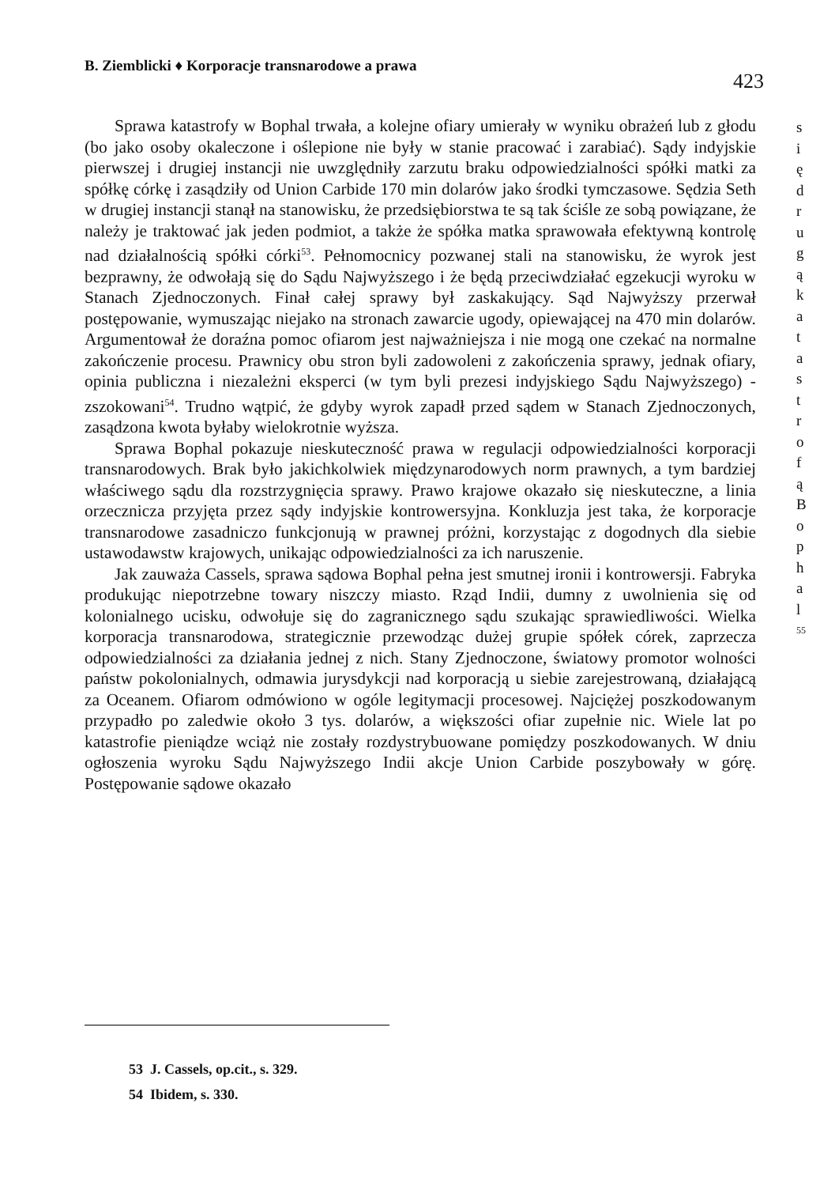B. Ziemblicki ♦ Korporacje transnarodowe a prawa 423
Sprawa katastrofy w Bophal trwała, a kolejne ofiary umierały w wyniku obrażeń lub z głodu (bo jako osoby okaleczone i oślepione nie były w stanie pracować i zarabiać). Sądy indyjskie pierwszej i drugiej instancji nie uwzględniły zarzutu braku odpowiedzialności spółki matki za spółkę córkę i zasądziły od Union Carbide 170 min dolarów jako środki tymczasowe. Sędzia Seth w drugiej instancji stanął na stanowisku, że przedsiębiorstwa te są tak ściśle ze sobą powiązane, że należy je traktować jak jeden podmiot, a także że spółka matka sprawowała efektywną kontrolę nad działalnością spółki córki<sup>53</sup>. Pełnomocnicy pozwanej stali na stanowisku, że wyrok jest bezprawny, że odwołają się do Sądu Najwyższego i że będą przeciwdziałać egzekucji wyroku w Stanach Zjednoczonych. Finał całej sprawy był zaskakujący. Sąd Najwyższy przerwał postępowanie, wymuszając niejako na stronach zawarcie ugody, opiewającej na 470 min dolarów. Argumentował że doraźna pomoc ofiarom jest najważniejsza i nie mogą one czekać na normalne zakończenie procesu. Prawnicy obu stron byli zadowoleni z zakończenia sprawy, jednak ofiary, opinia publiczna i niezależni eksperci (w tym byli prezesi indyjskiego Sądu Najwyższego) - zszokowani<sup>54</sup>. Trudno wątpić, że gdyby wyrok zapadł przed sądem w Stanach Zjednoczonych, zasądzona kwota byłaby wielokrotnie wyższa.
Sprawa Bophal pokazuje nieskuteczność prawa w regulacji odpowiedzialności korporacji transnarodowych. Brak było jakichkolwiek międzynarodowych norm prawnych, a tym bardziej właściwego sądu dla rozstrzygnięcia sprawy. Prawo krajowe okazało się nieskuteczne, a linia orzecznicza przyjęta przez sądy indyjskie kontrowersyjna. Konkluzja jest taka, że korporacje transnarodowe zasadniczo funkcjonują w prawnej próżni, korzystając z dogodnych dla siebie ustawodawstw krajowych, unikając odpowiedzialności za ich naruszenie.
Jak zauważa Cassels, sprawa sądowa Bophal pełna jest smutnej ironii i kontrowersji. Fabryka produkując niepotrzebne towary niszczy miasto. Rząd Indii, dumny z uwolnienia się od kolonialnego ucisku, odwołuje się do zagranicznego sądu szukając sprawiedliwości. Wielka korporacja transnarodowa, strategicznie przewodząc dużej grupie spółek córek, zaprzecza odpowiedzialności za działania jednej z nich. Stany Zjednoczone, światowy promotor wolności państw pokolonialnych, odmawia jurysdykcji nad korporacją u siebie zarejestrowaną, działającą za Oceanem. Ofiarom odmówiono w ogóle legitymacji procesowej. Najciężej poszkodowanym przypadło po zaledwie około 3 tys. dolarów, a większości ofiar zupełnie nic. Wiele lat po katastrofie pieniądze wciąż nie zostały rozdystrybuowane pomiędzy poszkodowanych. W dniu ogłoszenia wyroku Sądu Najwyższego Indii akcje Union Carbide poszybowały w górę. Postępowanie sądowe okazało
s
i
ę
d
r
u
g
ą
k
a
t
a
s
t
r
o
f
ą
B
o
p
h
a
l
55
53 J. Cassels, op.cit., s. 329.
54 Ibidem, s. 330.